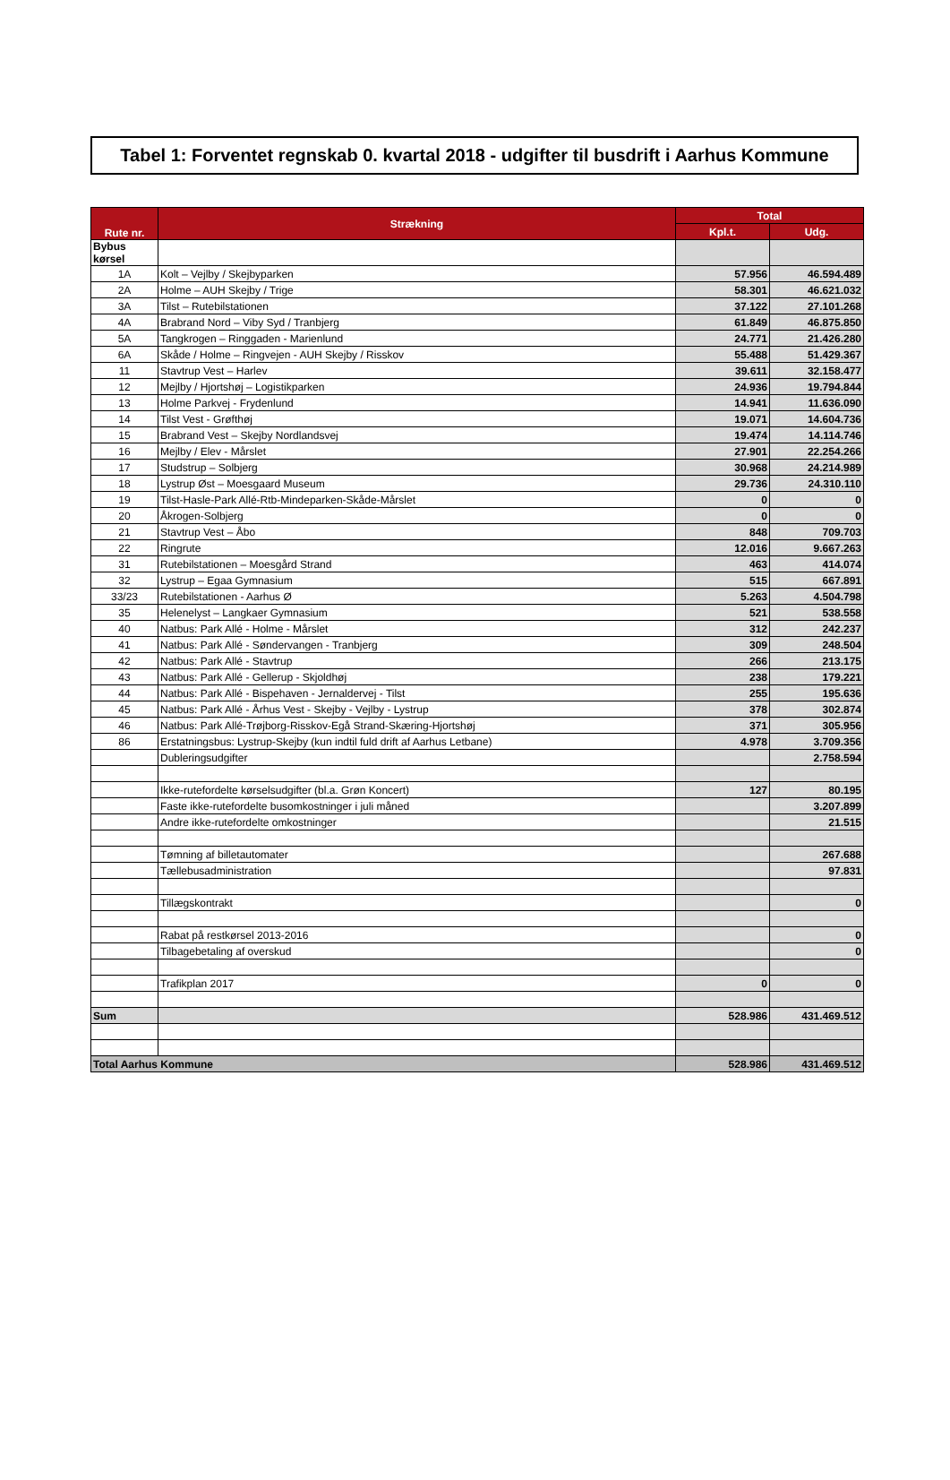Tabel 1: Forventet regnskab 0. kvartal 2018 - udgifter til busdrift i Aarhus Kommune
| Rute nr. | Strækning | Total | |
| --- | --- | --- | --- |
| | | Kpl.t. | Udg. |
| Bybus kørsel | | | |
| 1A | Kolt – Vejlby / Skejbyparken | 57.956 | 46.594.489 |
| 2A | Holme – AUH Skejby / Trige | 58.301 | 46.621.032 |
| 3A | Tilst – Rutebilstationen | 37.122 | 27.101.268 |
| 4A | Brabrand Nord – Viby Syd / Tranbjerg | 61.849 | 46.875.850 |
| 5A | Tangkrogen – Ringgaden - Marienlund | 24.771 | 21.426.280 |
| 6A | Skåde / Holme – Ringvejen - AUH Skejby / Risskov | 55.488 | 51.429.367 |
| 11 | Stavtrup Vest – Harlev | 39.611 | 32.158.477 |
| 12 | Mejlby / Hjortshøj – Logistikparken | 24.936 | 19.794.844 |
| 13 | Holme Parkvej - Frydenlund | 14.941 | 11.636.090 |
| 14 | Tilst Vest - Grøfthøj | 19.071 | 14.604.736 |
| 15 | Brabrand Vest – Skejby Nordlandsvej | 19.474 | 14.114.746 |
| 16 | Mejlby / Elev - Mårslet | 27.901 | 22.254.266 |
| 17 | Studstrup – Solbjerg | 30.968 | 24.214.989 |
| 18 | Lystrup Øst – Moesgaard Museum | 29.736 | 24.310.110 |
| 19 | Tilst-Hasle-Park Allé-Rtb-Mindeparken-Skåde-Mårslet | 0 | 0 |
| 20 | Åkrogen-Solbjerg | 0 | 0 |
| 21 | Stavtrup Vest – Åbo | 848 | 709.703 |
| 22 | Ringrute | 12.016 | 9.667.263 |
| 31 | Rutebilstationen – Moesgård Strand | 463 | 414.074 |
| 32 | Lystrup – Egaa Gymnasium | 515 | 667.891 |
| 33/23 | Rutebilstationen - Aarhus Ø | 5.263 | 4.504.798 |
| 35 | Helenelyst – Langkaer Gymnasium | 521 | 538.558 |
| 40 | Natbus: Park Allé - Holme - Mårslet | 312 | 242.237 |
| 41 | Natbus: Park Allé - Søndervangen - Tranbjerg | 309 | 248.504 |
| 42 | Natbus: Park Allé - Stavtrup | 266 | 213.175 |
| 43 | Natbus: Park Allé - Gellerup - Skjoldhøj | 238 | 179.221 |
| 44 | Natbus: Park Allé - Bispehaven - Jernaldervej - Tilst | 255 | 195.636 |
| 45 | Natbus: Park Allé - Århus Vest - Skejby - Vejlby - Lystrup | 378 | 302.874 |
| 46 | Natbus: Park Allé-Trøjborg-Risskov-Egå Strand-Skæring-Hjortshøj | 371 | 305.956 |
| 86 | Erstatningsbus: Lystrup-Skejby (kun indtil fuld drift af Aarhus Letbane) | 4.978 | 3.709.356 |
| | Dubleringsudgifter | | 2.758.594 |
| | Ikke-rutefordelte kørselsudgifter (bl.a. Grøn Koncert) | 127 | 80.195 |
| | Faste ikke-rutefordelte busomkostninger i juli måned | | 3.207.899 |
| | Andre ikke-rutefordelte omkostninger | | 21.515 |
| | Tømning af billetautomater | | 267.688 |
| | Tællebusadministration | | 97.831 |
| | Tillægskontrakt | | 0 |
| | Rabat på restkørsel 2013-2016 | | 0 |
| | Tilbagebetaling af overskud | | 0 |
| | Trafikplan 2017 | 0 | 0 |
| Sum | | 528.986 | 431.469.512 |
| Total Aarhus Kommune | | 528.986 | 431.469.512 |